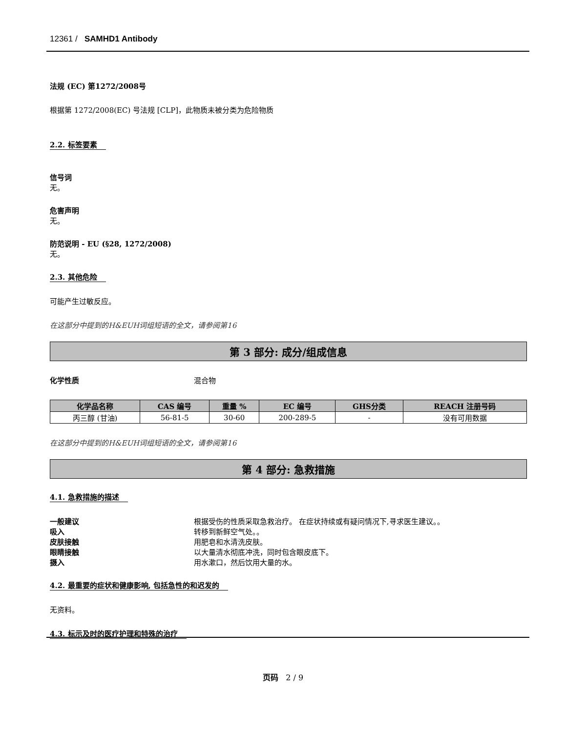12361 / SAMHD1 Antibody
法规 (EC) 第1272/2008号
根据第 1272/2008(EC) 号法规 [CLP]，此物质未被分类为危险物质
2.2. 标签要素
信号词
无。
危害声明
无。
防范说明 - EU (§28, 1272/2008)
无。
2.3. 其他危险
可能产生过敏反应。
在这部分中提到的H&EUH词组短语的全文，请参阅第16
第 3 部分: 成分/组成信息
化学性质 混合物
| 化学品名称 | CAS 编号 | 重量 % | EC 编号 | GHS分类 | REACH 注册号码 |
| --- | --- | --- | --- | --- | --- |
| 丙三醇 (甘油) | 56-81-5 | 30-60 | 200-289-5 | - | 没有可用数据 |
在这部分中提到的H&EUH词组短语的全文，请参阅第16
第 4 部分: 急救措施
4.1. 急救措施的描述
一般建议 根据受伤的性质采取急救治疗。 在症状持续或有疑问情况下,寻求医生建议。。
吸入 转移到新鲜空气处。。
皮肤接触 用肥皂和水清洗皮肤。
眼睛接触 以大量清水彻底冲洗，同时包含眼皮底下。
摄入 用水漱口，然后饮用大量的水。
4.2. 最重要的症状和健康影响, 包括急性的和迟发的
无资料。
4.3. 标示及时的医疗护理和特殊的治疗
页码 2 / 9